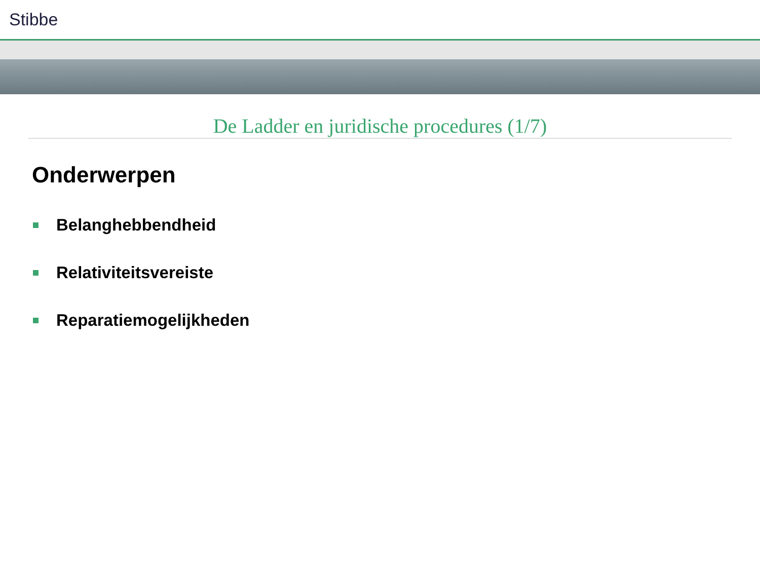Stibbe
De Ladder en juridische procedures (1/7)
Onderwerpen
Belanghebbendheid
Relativiteitsvereiste
Reparatiemogelijkheden